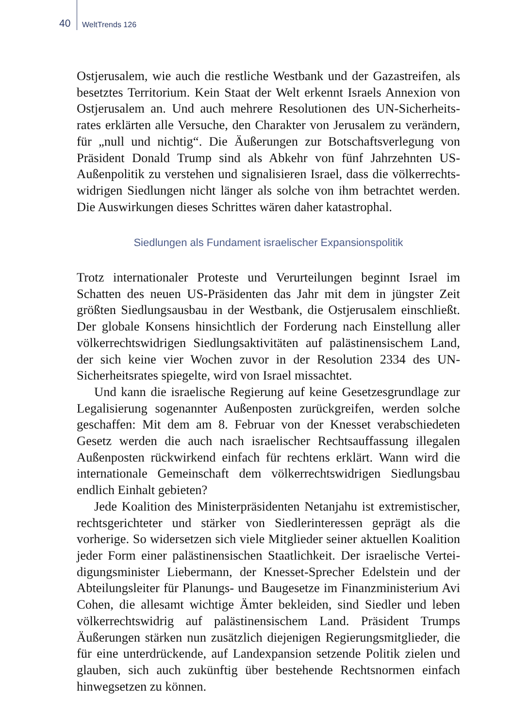40 WeltTrends 126
Ostjerusalem, wie auch die restliche Westbank und der Gazastreifen, als besetztes Territorium. Kein Staat der Welt erkennt Israels Annexion von Ostjerusalem an. Und auch mehrere Resolutionen des UN-Sicherheits­rates erklärten alle Versuche, den Charakter von Jerusalem zu verändern, für „null und nichtig“. Die Äußerungen zur Botschaftsverlegung von Präsident Donald Trump sind als Abkehr von fünf Jahrzehnten US-Außenpolitik zu verstehen und signalisieren Israel, dass die völkerrechts­widrigen Siedlungen nicht länger als solche von ihm betrachtet werden. Die Auswirkungen dieses Schrittes wären daher katastrophal.
Siedlungen als Fundament israelischer Expansionspolitik
Trotz internationaler Proteste und Verurteilungen beginnt Israel im Schatten des neuen US-Präsidenten das Jahr mit dem in jüngster Zeit größten Siedlungsausbau in der Westbank, die Ostjerusalem einschließt. Der globale Konsens hinsichtlich der Forderung nach Einstellung aller völkerrechtswidrigen Siedlungsaktivitäten auf palästinensischem Land, der sich keine vier Wochen zuvor in der Resolution 2334 des UN-Sicherheitsrates spiegelte, wird von Israel missachtet.
Und kann die israelische Regierung auf keine Gesetzesgrundlage zur Legalisierung sogenannter Außenposten zurückgreifen, werden sol­che geschaffen: Mit dem am 8. Februar von der Knesset verabschiede­ten Gesetz werden die auch nach israelischer Rechtsauffassung illegalen Außenposten rückwirkend einfach für rechtens erklärt. Wann wird die internationale Gemeinschaft dem völkerrechtswidrigen Siedlungsbau endlich Einhalt gebieten?
Jede Koalition des Ministerpräsidenten Netanjahu ist extremisti­scher, rechtsgerichteter und stärker von Siedlerinteressen geprägt als die vorherige. So widersetzen sich viele Mitglieder seiner aktuellen Koalition jeder Form einer palästinensischen Staatlichkeit. Der israelische Vertei­digungsminister Liebermann, der Knesset-Sprecher Edelstein und der Abteilungsleiter für Planungs- und Baugesetze im Finanzministerium Avi Cohen, die allesamt wichtige Ämter bekleiden, sind Siedler und leben völkerrechtswidrig auf palästinensischem Land. Präsident Trumps Äußerungen stärken nun zusätzlich diejenigen Regierungsmitglieder, die für eine unterdrückende, auf Landexpansion setzende Politik zielen und glauben, sich auch zukünftig über bestehende Rechtsnormen einfach hinwegsetzen zu können.